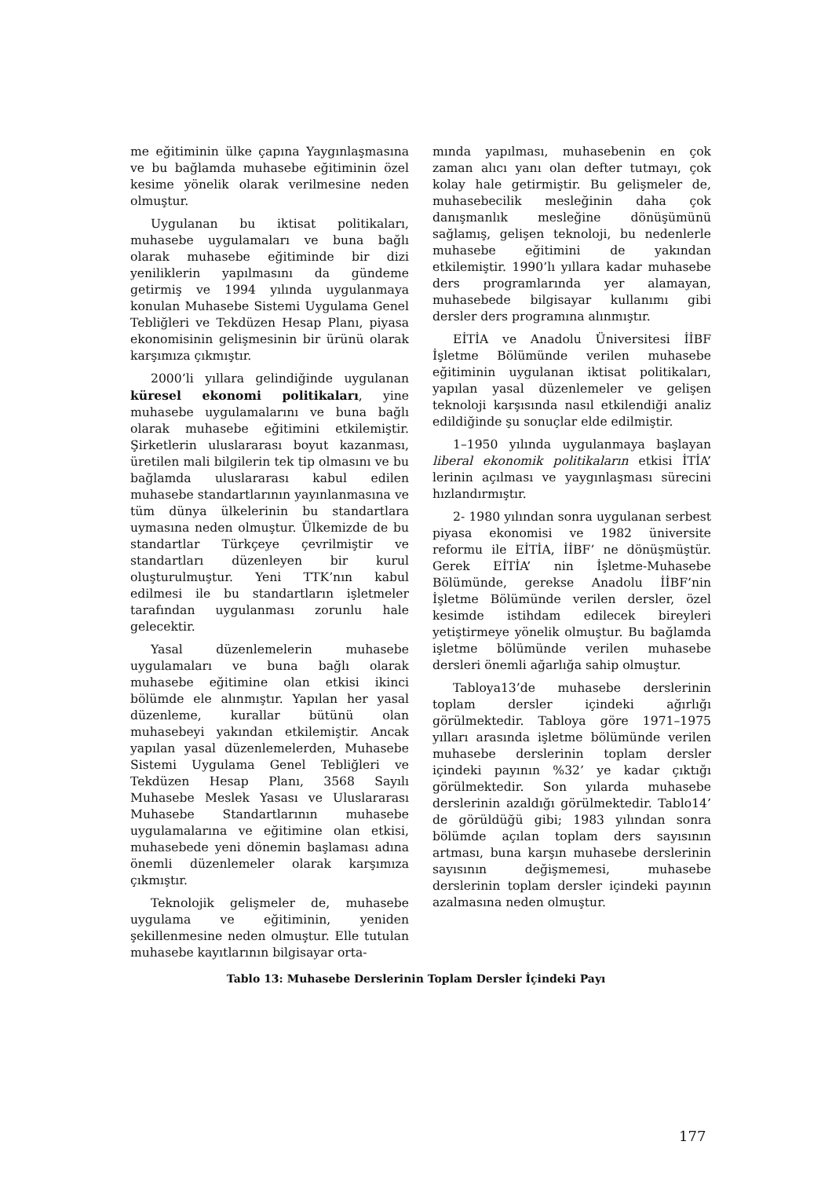me eğitiminin ülke çapına Yaygınlaşmasına ve bu bağlamda muhasebe eğitiminin özel kesime yönelik olarak verilmesine neden olmuştur.
Uygulanan bu iktisat politikaları, muhasebe uygulamaları ve buna bağlı olarak muhasebe eğitiminde bir dizi yeniliklerin yapılmasını da gündeme getirmiş ve 1994 yılında uygulanmaya konulan Muhasebe Sistemi Uygulama Genel Tebliğleri ve Tekdüzen Hesap Planı, piyasa ekonomisinin gelişmesinin bir ürünü olarak karşımıza çıkmıştır.
2000’li yıllara gelindiğinde uygulanan küresel ekonomi politikaları, yine muhasebe uygulamalarını ve buna bağlı olarak muhasebe eğitimini etkilemiştir. Şirketlerin uluslararası boyut kazanması, üretilen mali bilgilerin tek tip olmasını ve bu bağlamda uluslararası kabul edilen muhasebe standartlarının yayınlanmasına ve tüm dünya ülkelerinin bu standartlara uymasına neden olmuştur. Ülkemizde de bu standartlar Türkçeye çevrilmiştir ve standartları düzenleyen bir kurul oluşturulmuştur. Yeni TTK’nın kabul edilmesi ile bu standartların işletmeler tarafından uygulanması zorunlu hale gelecektir.
Yasal düzenlemelerin muhasebe uygulamaları ve buna bağlı olarak muhasebe eğitimine olan etkisi ikinci bölümde ele alınmıştır. Yapılan her yasal düzenleme, kurallar bütünü olan muhasebeyi yakından etkilemiştir. Ancak yapılan yasal düzenlemelerden, Muhasebe Sistemi Uygulama Genel Tebliğleri ve Tekdüzen Hesap Planı, 3568 Sayılı Muhasebe Meslek Yasası ve Uluslararası Muhasebe Standartlarının muhasebe uygulamalarına ve eğitimine olan etkisi, muhasebede yeni dönemin başlaması adına önemli düzenlemeler olarak karşımıza çıkmıştır.
Teknolojik gelişmeler de, muhasebe uygulama ve eğitiminin, yeniden şekillenmesine neden olmuştur. Elle tutulan muhasebe kayıtlarının bilgisayar orta-
mında yapılması, muhasebenin en çok zaman alıcı yanı olan defter tutmayı, çok kolay hale getirmiştir. Bu gelişmeler de, muhasebecilik mesleğinin daha çok danışmanlık mesleğine dönüşümünü sağlamış, gelişen teknoloji, bu nedenlerle muhasebe eğitimini de yakından etkilemiştir. 1990’lı yıllara kadar muhasebe ders programlarında yer alamayan, muhasebede bilgisayar kullanımı gibi dersler ders programına alınmıştır.
EİTİA ve Anadolu Üniversitesi İİBF İşletme Bölümünde verilen muhasebe eğitiminin uygulanan iktisat politikaları, yapılan yasal düzenlemeler ve gelişen teknoloji karşısında nasıl etkilendiği analiz edildiğinde şu sonuçlar elde edilmiştir.
1–1950 yılında uygulanmaya başlayan liberal ekonomik politikaların etkisi İTİA’ lerinin açılması ve yaygınlaşması sürecini hızlandırmıştır.
2- 1980 yılından sonra uygulanan serbest piyasa ekonomisi ve 1982 üniversite reformu ile EİTİA, İİBF’ ne dönüşmüştür. Gerek EİTİA’ nin İşletme-Muhasebe Bölümünde, gerekse Anadolu İİBF’nin İşletme Bölümünde verilen dersler, özel kesimde istihdam edilecek bireyleri yetiştirmeye yönelik olmuştur. Bu bağlamda işletme bölümünde verilen muhasebe dersleri önemli ağarlığa sahip olmuştur.
Tabloya13’de muhasebe derslerinin toplam dersler içindeki ağırlığı görülmektedir. Tabloya göre 1971–1975 yılları arasında işletme bölümünde verilen muhasebe derslerinin toplam dersler içindeki payının %32’ ye kadar çıktığı görülmektedir. Son yılarda muhasebe derslerinin azaldığı görülmektedir. Tablo14’ de görüldüğü gibi; 1983 yılından sonra bölümde açılan toplam ders sayısının artması, buna karşın muhasebe derslerinin sayısının değişmemesi, muhasebe derslerinin toplam dersler içindeki payının azalmasına neden olmuştur.
Tablo 13: Muhasebe Derslerinin Toplam Dersler İçindeki Payı
177